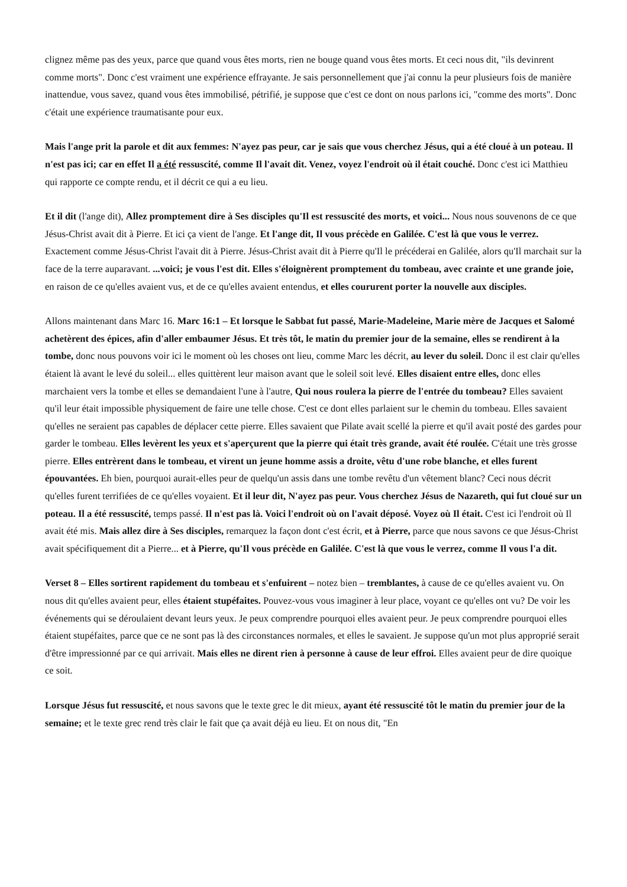clignez même pas des yeux, parce que quand vous êtes morts, rien ne bouge quand vous êtes morts. Et ceci nous dit, "ils devinrent comme morts". Donc c'est vraiment une expérience effrayante. Je sais personnellement que j'ai connu la peur plusieurs fois de manière inattendue, vous savez, quand vous êtes immobilisé, pétrifié, je suppose que c'est ce dont on nous parlons ici, "comme des morts". Donc c'était une expérience traumatisante pour eux.
Mais l'ange prit la parole et dit aux femmes: N'ayez pas peur, car je sais que vous cherchez Jésus, qui a été cloué à un poteau. Il n'est pas ici; car en effet Il a été ressuscité, comme Il l'avait dit. Venez, voyez l'endroit où il était couché. Donc c'est ici Matthieu qui rapporte ce compte rendu, et il décrit ce qui a eu lieu.
Et il dit (l'ange dit), Allez promptement dire à Ses disciples qu'Il est ressuscité des morts, et voici... Nous nous souvenons de ce que Jésus-Christ avait dit à Pierre. Et ici ça vient de l'ange. Et l'ange dit, Il vous précède en Galilée. C'est là que vous le verrez. Exactement comme Jésus-Christ l'avait dit à Pierre. Jésus-Christ avait dit à Pierre qu'Il le précéderai en Galilée, alors qu'Il marchait sur la face de la terre auparavant. ...voici; je vous l'est dit. Elles s'éloignèrent promptement du tombeau, avec crainte et une grande joie, en raison de ce qu'elles avaient vus, et de ce qu'elles avaient entendus, et elles coururent porter la nouvelle aux disciples.
Allons maintenant dans Marc 16. Marc 16:1 – Et lorsque le Sabbat fut passé, Marie-Madeleine, Marie mère de Jacques et Salomé achetèrent des épices, afin d'aller embaumer Jésus. Et très tôt, le matin du premier jour de la semaine, elles se rendirent à la tombe, donc nous pouvons voir ici le moment où les choses ont lieu, comme Marc les décrit, au lever du soleil. Donc il est clair qu'elles étaient là avant le levé du soleil... elles quittèrent leur maison avant que le soleil soit levé. Elles disaient entre elles, donc elles marchaient vers la tombe et elles se demandaient l'une à l'autre, Qui nous roulera la pierre de l'entrée du tombeau? Elles savaient qu'il leur était impossible physiquement de faire une telle chose. C'est ce dont elles parlaient sur le chemin du tombeau. Elles savaient qu'elles ne seraient pas capables de déplacer cette pierre. Elles savaient que Pilate avait scellé la pierre et qu'il avait posté des gardes pour garder le tombeau. Elles levèrent les yeux et s'aperçurent que la pierre qui était très grande, avait été roulée. C'était une très grosse pierre. Elles entrèrent dans le tombeau, et virent un jeune homme assis a droite, vêtu d'une robe blanche, et elles furent épouvantées. Eh bien, pourquoi aurait-elles peur de quelqu'un assis dans une tombe revêtu d'un vêtement blanc? Ceci nous décrit qu'elles furent terrifiées de ce qu'elles voyaient. Et il leur dit, N'ayez pas peur. Vous cherchez Jésus de Nazareth, qui fut cloué sur un poteau. Il a été ressuscité, temps passé. Il n'est pas là. Voici l'endroit où on l'avait déposé. Voyez où Il était. C'est ici l'endroit où Il avait été mis. Mais allez dire à Ses disciples, remarquez la façon dont c'est écrit, et à Pierre, parce que nous savons ce que Jésus-Christ avait spécifiquement dit a Pierre... et à Pierre, qu'Il vous précède en Galilée. C'est là que vous le verrez, comme Il vous l'a dit.
Verset 8 – Elles sortirent rapidement du tombeau et s'enfuirent – notez bien – tremblantes, à cause de ce qu'elles avaient vu. On nous dit qu'elles avaient peur, elles étaient stupéfaites. Pouvez-vous vous imaginer à leur place, voyant ce qu'elles ont vu? De voir les événements qui se déroulaient devant leurs yeux. Je peux comprendre pourquoi elles avaient peur. Je peux comprendre pourquoi elles étaient stupéfaites, parce que ce ne sont pas là des circonstances normales, et elles le savaient. Je suppose qu'un mot plus approprié serait d'être impressionné par ce qui arrivait. Mais elles ne dirent rien à personne à cause de leur effroi. Elles avaient peur de dire quoique ce soit.
Lorsque Jésus fut ressuscité, et nous savons que le texte grec le dit mieux, ayant été ressuscité tôt le matin du premier jour de la semaine; et le texte grec rend très clair le fait que ça avait déjà eu lieu. Et on nous dit, "En